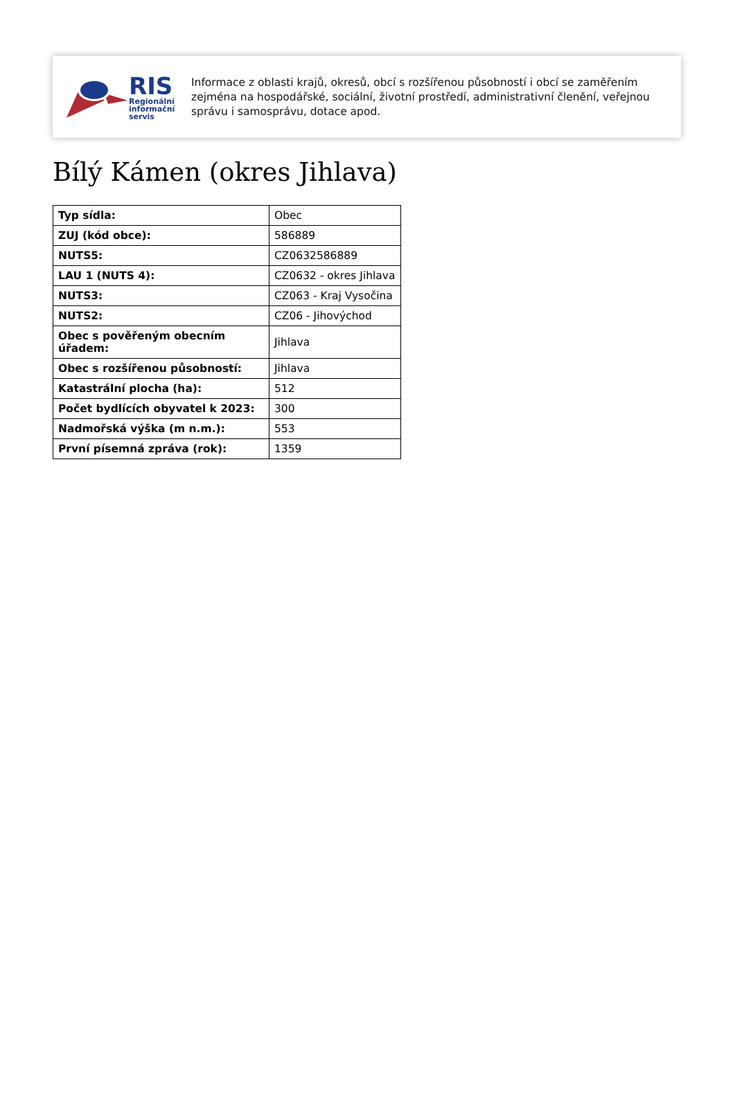RIS
Regionální
informační
servis
Informace z oblasti krajů, okresů, obcí s rozšířenou působností i obcí se zaměřením zejména na hospodářské, sociální, životní prostředí, administrativní členění, veřejnou správu i samosprávu, dotace apod.
Bílý Kámen (okres Jihlava)
| Typ sídla: | Obec |
| ZUJ (kód obce): | 586889 |
| NUTS5: | CZ0632586889 |
| LAU 1 (NUTS 4): | CZ0632 - okres Jihlava |
| NUTS3: | CZ063 - Kraj Vysočina |
| NUTS2: | CZ06 - Jihovýchod |
| Obec s pověřeným obecním úřadem: | Jihlava |
| Obec s rozšířenou působností: | Jihlava |
| Katastrální plocha (ha): | 512 |
| Počet bydlících obyvatel k 2023: | 300 |
| Nadmořská výška (m n.m.): | 553 |
| První písemná zpráva (rok): | 1359 |